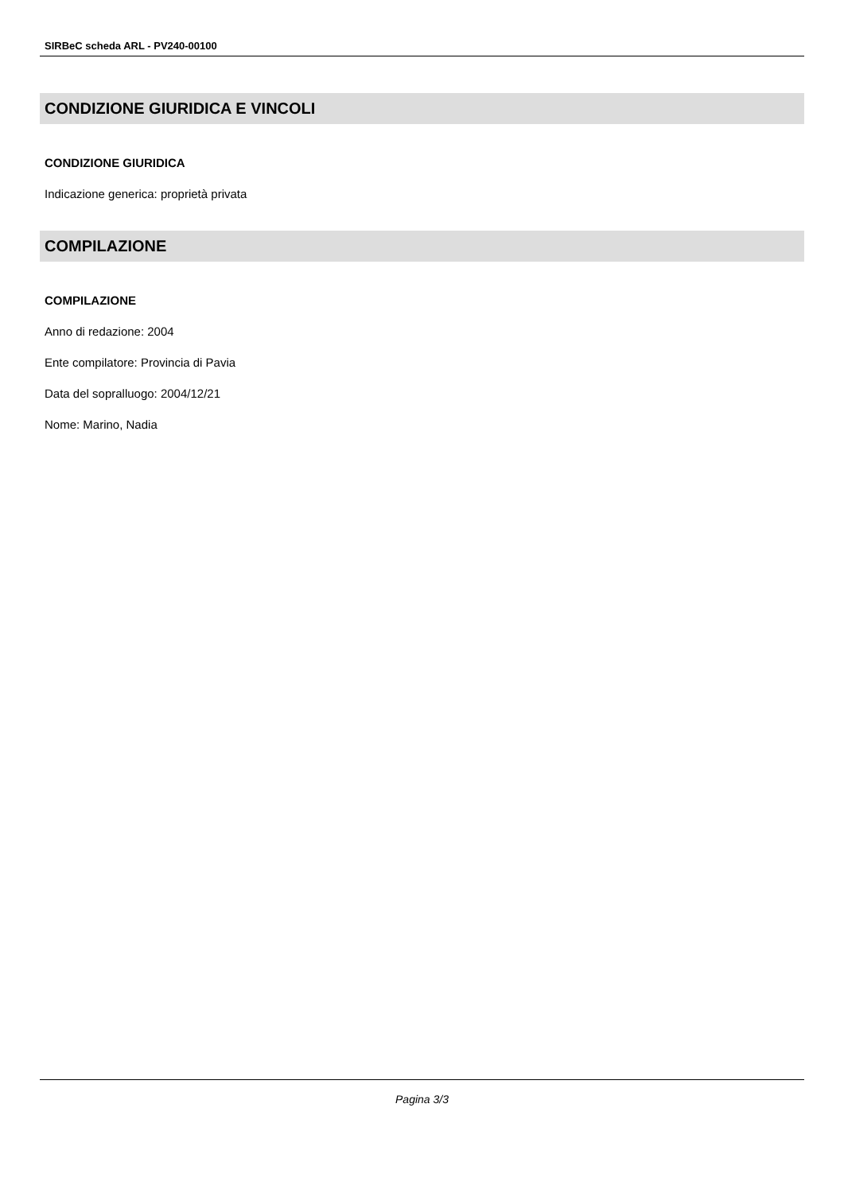SIRBeC scheda ARL - PV240-00100
CONDIZIONE GIURIDICA E VINCOLI
CONDIZIONE GIURIDICA
Indicazione generica: proprietà privata
COMPILAZIONE
COMPILAZIONE
Anno di redazione: 2004
Ente compilatore: Provincia di Pavia
Data del sopralluogo: 2004/12/21
Nome: Marino, Nadia
Pagina 3/3